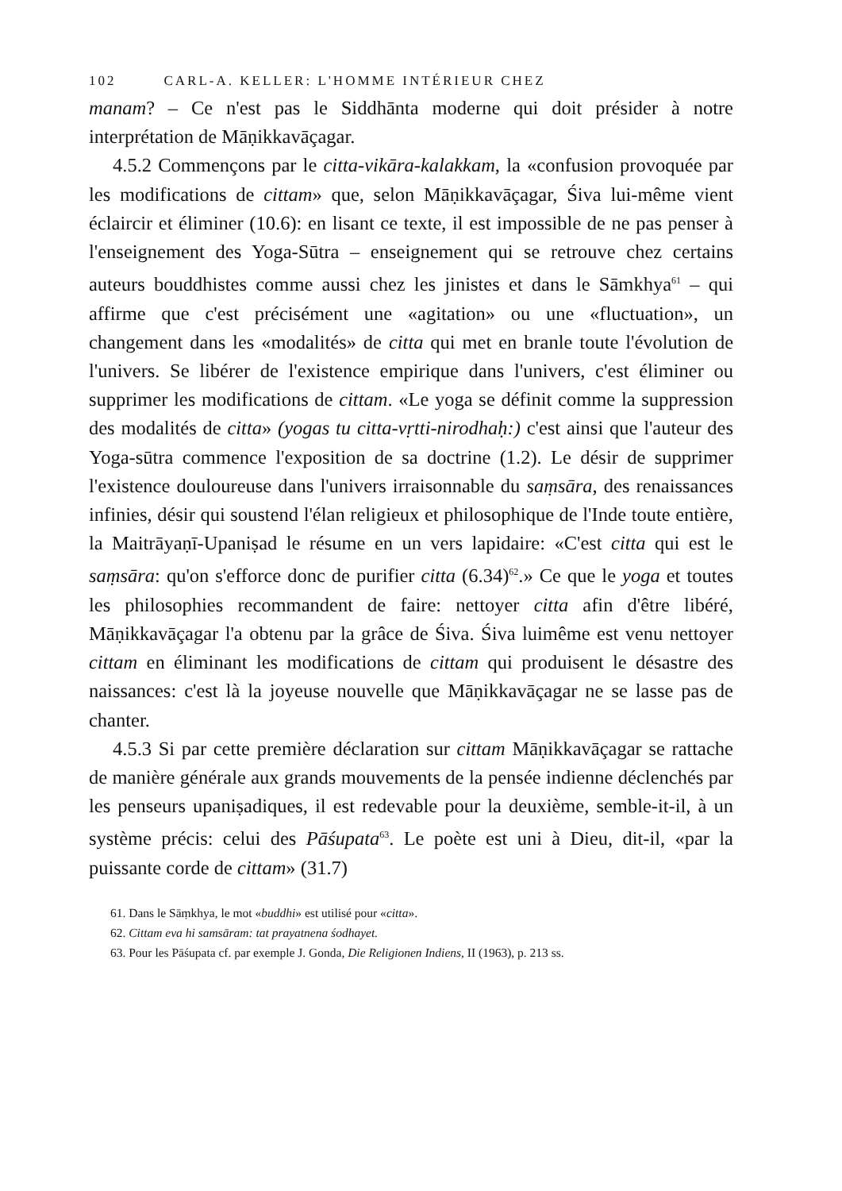102 CARL-A. KELLER: L'HOMME INTÉRIEUR CHEZ
manam? – Ce n'est pas le Siddhānta moderne qui doit présider à notre interprétation de Māṇikkavāçagar.
4.5.2 Commençons par le citta-vikāra-kalakkam, la «confusion provoquée par les modifications de cittam» que, selon Māṇikkavāçagar, Śiva lui-même vient éclaircir et éliminer (10.6): en lisant ce texte, il est impossible de ne pas penser à l'enseignement des Yoga-Sūtra – enseignement qui se retrouve chez certains auteurs bouddhistes comme aussi chez les jinistes et dans le Sāmkhya<sup>61</sup> – qui affirme que c'est précisément une «agitation» ou une «fluctuation», un changement dans les «modalités» de citta qui met en branle toute l'évolution de l'univers. Se libérer de l'existence empirique dans l'univers, c'est éliminer ou supprimer les modifications de cittam. «Le yoga se définit comme la suppression des modalités de citta» (yogas tu citta-vṛtti-nirodhaḥ:) c'est ainsi que l'auteur des Yoga-sūtra commence l'exposition de sa doctrine (1.2). Le désir de supprimer l'existence douloureuse dans l'univers irraisonnable du saṃsāra, des renaissances infinies, désir qui soustend l'élan religieux et philosophique de l'Inde toute entière, la Maitrāyaṇī-Upaniṣad le résume en un vers lapidaire: «C'est citta qui est le saṃsāra: qu'on s'efforce donc de purifier citta (6.34)<sup>62</sup>.» Ce que le yoga et toutes les philosophies recommandent de faire: nettoyer citta afin d'être libéré, Māṇikkavāçagar l'a obtenu par la grâce de Śiva. Śiva luimême est venu nettoyer cittam en éliminant les modifications de cittam qui produisent le désastre des naissances: c'est là la joyeuse nouvelle que Māṇikkavāçagar ne se lasse pas de chanter.
4.5.3 Si par cette première déclaration sur cittam Māṇikkavāçagar se rattache de manière générale aux grands mouvements de la pensée indienne déclenchés par les penseurs upaniṣadiques, il est redevable pour la deuxième, semble-it-il, à un système précis: celui des Pāśupata<sup>63</sup>. Le poète est uni à Dieu, dit-il, «par la puissante corde de cittam» (31.7)
61. Dans le Sāṃkhya, le mot «buddhi» est utilisé pour «citta».
62. Cittam eva hi samsāram: tat prayatnena śodhayet.
63. Pour les Pāśupata cf. par exemple J. Gonda, Die Religionen Indiens, II (1963), p. 213 ss.